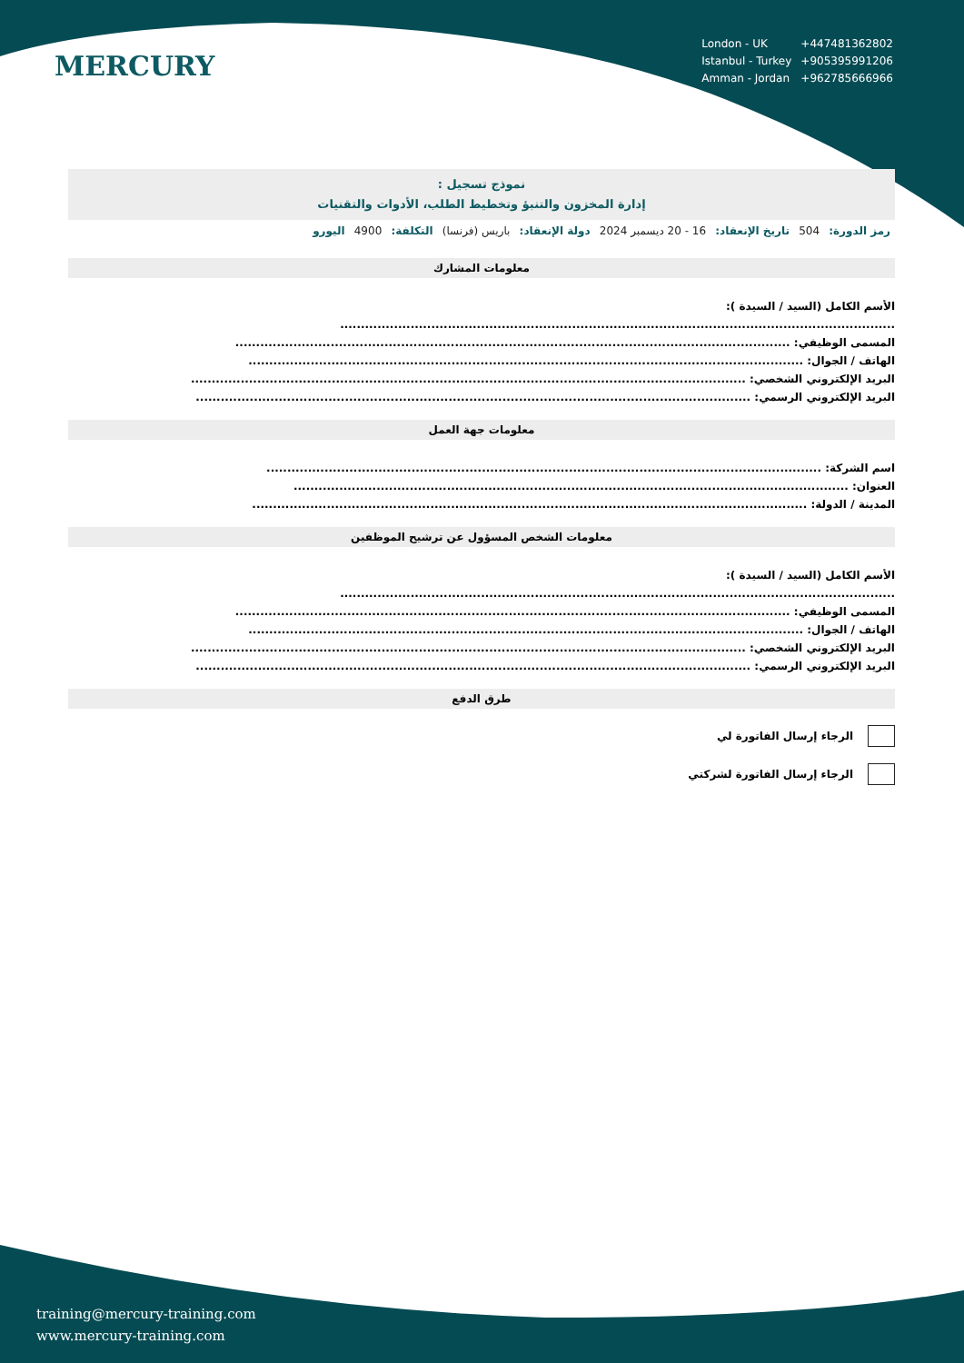MERCURY
| London - UK | +447481362802 |
| Istanbul - Turkey | +905395991206 |
| Amman - Jordan | +962785666966 |
نموذج تسجيل :
إدارة المخزون والتنبؤ وتخطيط الطلب، الأدوات والتقنيات
رمز الدورة: 504 تاريخ الإنعقاد: 16 - 20 ديسمبر 2024 دولة الإنعقاد: باريس (فرنسا) التكلفة: 4900 اليورو
معلومات المشارك
الأسم الكامل (السيد / السيدة ):
......................................................................................................................................
المسمى الوظيفي: ......................................................................................................................................
الهاتف / الجوال: ......................................................................................................................................
البريد الإلكتروني الشخصي: ......................................................................................................................................
البريد الإلكتروني الرسمي: ......................................................................................................................................
معلومات جهة العمل
اسم الشركة: ......................................................................................................................................
العنوان: ......................................................................................................................................
المدينة / الدولة: ......................................................................................................................................
معلومات الشخص المسؤول عن ترشيح الموظفين
الأسم الكامل (السيد / السيدة ):
......................................................................................................................................
المسمى الوظيفي: ......................................................................................................................................
الهاتف / الجوال: ......................................................................................................................................
البريد الإلكتروني الشخصي: ......................................................................................................................................
البريد الإلكتروني الرسمي: ......................................................................................................................................
طرق الدفع
الرجاء إرسال الفاتورة لي
الرجاء إرسال الفاتورة لشركتي
training@mercury-training.com
www.mercury-training.com